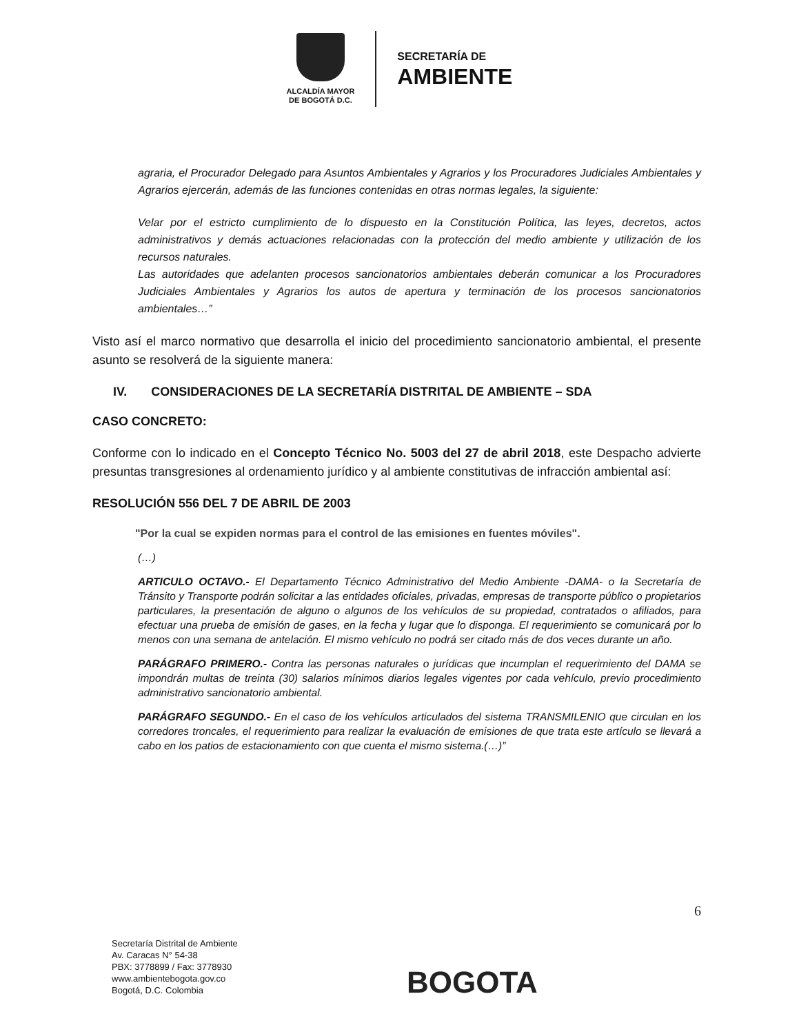ALCALDÍA MAYOR
DE BOGOTÁ D.C.
SECRETARÍA DE
AMBIENTE
agraria, el Procurador Delegado para Asuntos Ambientales y Agrarios y los Procuradores Judiciales Ambientales y Agrarios ejercerán, además de las funciones contenidas en otras normas legales, la siguiente:
Velar por el estricto cumplimiento de lo dispuesto en la Constitución Política, las leyes, decretos, actos administrativos y demás actuaciones relacionadas con la protección del medio ambiente y utilización de los recursos naturales.
Las autoridades que adelanten procesos sancionatorios ambientales deberán comunicar a los Procuradores Judiciales Ambientales y Agrarios los autos de apertura y terminación de los procesos sancionatorios ambientales…”
Visto así el marco normativo que desarrolla el inicio del procedimiento sancionatorio ambiental, el presente asunto se resolverá de la siguiente manera:
IV. CONSIDERACIONES DE LA SECRETARÍA DISTRITAL DE AMBIENTE – SDA
CASO CONCRETO:
Conforme con lo indicado en el Concepto Técnico No. 5003 del 27 de abril 2018, este Despacho advierte presuntas transgresiones al ordenamiento jurídico y al ambiente constitutivas de infracción ambiental así:
RESOLUCIÓN 556 DEL 7 DE ABRIL DE 2003
"Por la cual se expiden normas para el control de las emisiones en fuentes móviles".
(…)
ARTICULO OCTAVO.- El Departamento Técnico Administrativo del Medio Ambiente -DAMA- o la Secretaría de Tránsito y Transporte podrán solicitar a las entidades oficiales, privadas, empresas de transporte público o propietarios particulares, la presentación de alguno o algunos de los vehículos de su propiedad, contratados o afiliados, para efectuar una prueba de emisión de gases, en la fecha y lugar que lo disponga. El requerimiento se comunicará por lo menos con una semana de antelación. El mismo vehículo no podrá ser citado más de dos veces durante un año.
PARÁGRAFO PRIMERO.- Contra las personas naturales o jurídicas que incumplan el requerimiento del DAMA se impondrán multas de treinta (30) salarios mínimos diarios legales vigentes por cada vehículo, previo procedimiento administrativo sancionatorio ambiental.
PARÁGRAFO SEGUNDO.- En el caso de los vehículos articulados del sistema TRANSMILENIO que circulan en los corredores troncales, el requerimiento para realizar la evaluación de emisiones de que trata este artículo se llevará a cabo en los patios de estacionamiento con que cuenta el mismo sistema.(…)”
6
Secretaría Distrital de Ambiente
Av. Caracas N° 54-38
PBX: 3778899 / Fax: 3778930
www.ambientebogota.gov.co
Bogotá, D.C. Colombia
BOGOTA